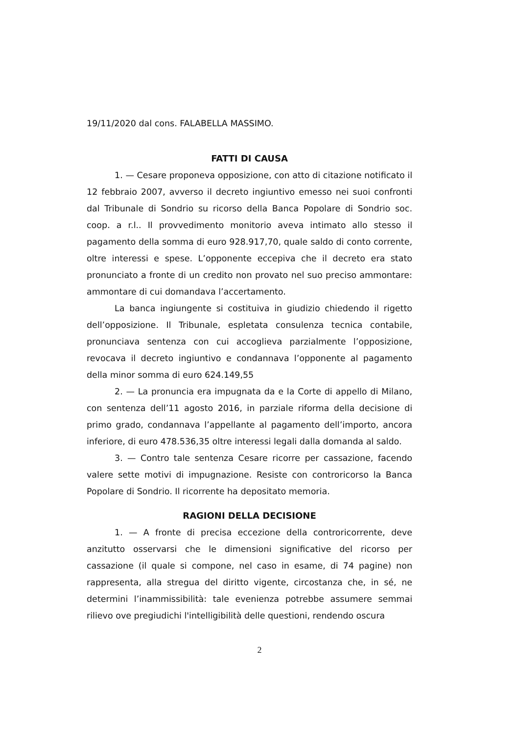19/11/2020 dal cons. FALABELLA MASSIMO.
FATTI DI CAUSA
1. — Cesare proponeva opposizione, con atto di citazione notificato il 12 febbraio 2007, avverso il decreto ingiuntivo emesso nei suoi confronti dal Tribunale di Sondrio su ricorso della Banca Popolare di Sondrio soc. coop. a r.l.. Il provvedimento monitorio aveva intimato allo stesso il pagamento della somma di euro 928.917,70, quale saldo di conto corrente, oltre interessi e spese. L’opponente eccepiva che il decreto era stato pronunciato a fronte di un credito non provato nel suo preciso ammontare: ammontare di cui domandava l’accertamento.
La banca ingiungente si costituiva in giudizio chiedendo il rigetto dell’opposizione. Il Tribunale, espletata consulenza tecnica contabile, pronunciava sentenza con cui accoglieva parzialmente l’opposizione, revocava il decreto ingiuntivo e condannava l’opponente al pagamento della minor somma di euro 624.149,55
2. — La pronuncia era impugnata da e la Corte di appello di Milano, con sentenza dell’11 agosto 2016, in parziale riforma della decisione di primo grado, condannava l’appellante al pagamento dell’importo, ancora inferiore, di euro 478.536,35 oltre interessi legali dalla domanda al saldo.
3. — Contro tale sentenza Cesare ricorre per cassazione, facendo valere sette motivi di impugnazione. Resiste con controricorso la Banca Popolare di Sondrio. Il ricorrente ha depositato memoria.
RAGIONI DELLA DECISIONE
1. — A fronte di precisa eccezione della controricorrente, deve anzitutto osservarsi che le dimensioni significative del ricorso per cassazione (il quale si compone, nel caso in esame, di 74 pagine) non rappresenta, alla stregua del diritto vigente, circostanza che, in sé, ne determini l’inammissibilità: tale evenienza potrebbe assumere semmai rilievo ove pregiudichi l'intelligibilità delle questioni, rendendo oscura
2